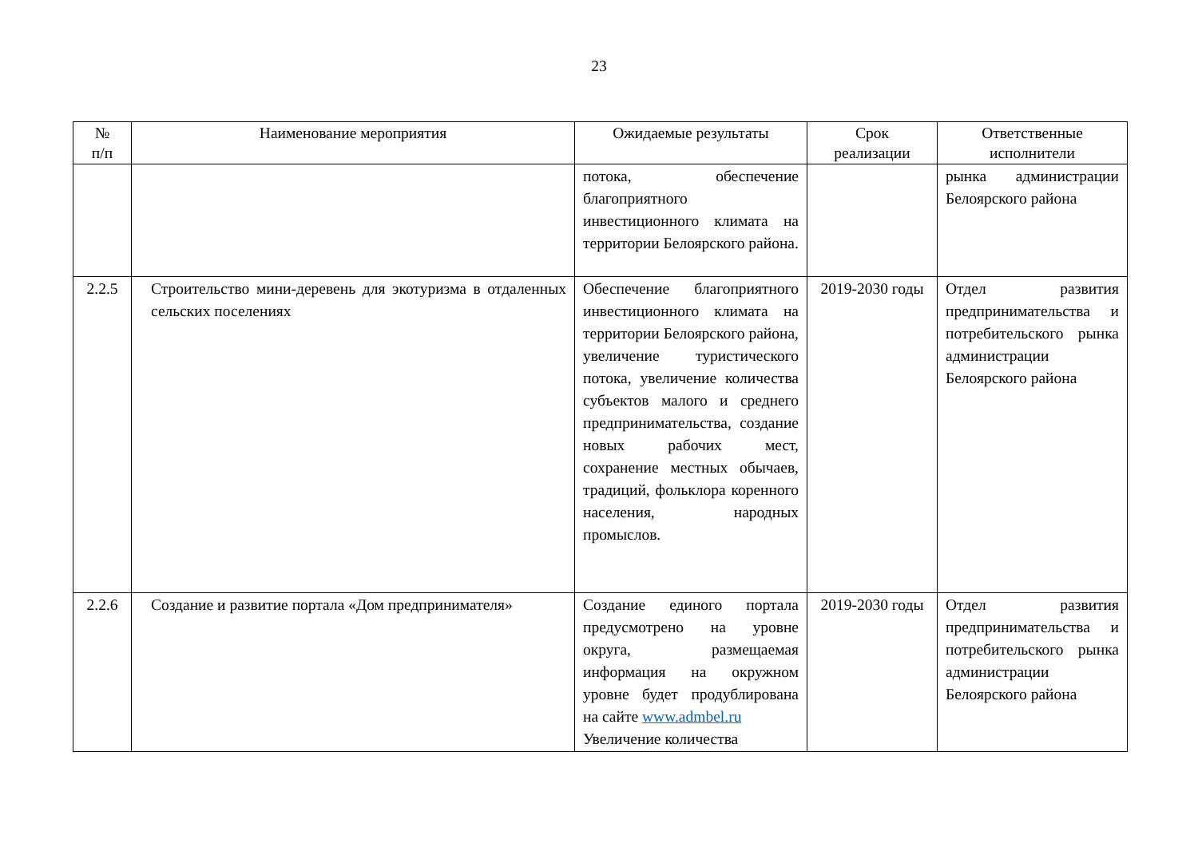23
| № п/п | Наименование мероприятия | Ожидаемые результаты | Срок реализации | Ответственные исполнители |
| --- | --- | --- | --- | --- |
| | | потока, обеспечение благоприятного инвестиционного климата на территории Белоярского района. | | рынка администрации Белоярского района |
| 2.2.5 | Строительство мини-деревень для экотуризма в отдаленных сельских поселениях | Обеспечение благоприятного инвестиционного климата на территории Белоярского района, увеличение туристического потока, увеличение количества субъектов малого и среднего предпринимательства, создание новых рабочих мест, сохранение местных обычаев, традиций, фольклора коренного населения, народных промыслов. | 2019-2030 годы | Отдел развития предпринимательства и потребительского рынка администрации Белоярского района |
| 2.2.6 | Создание и развитие портала «Дом предпринимателя» | Создание единого портала предусмотрено на уровне округа, размещаемая информация на окружном уровне будет продублирована на сайте www.admbel.ru Увеличение количества | 2019-2030 годы | Отдел развития предпринимательства и потребительского рынка администрации Белоярского района |